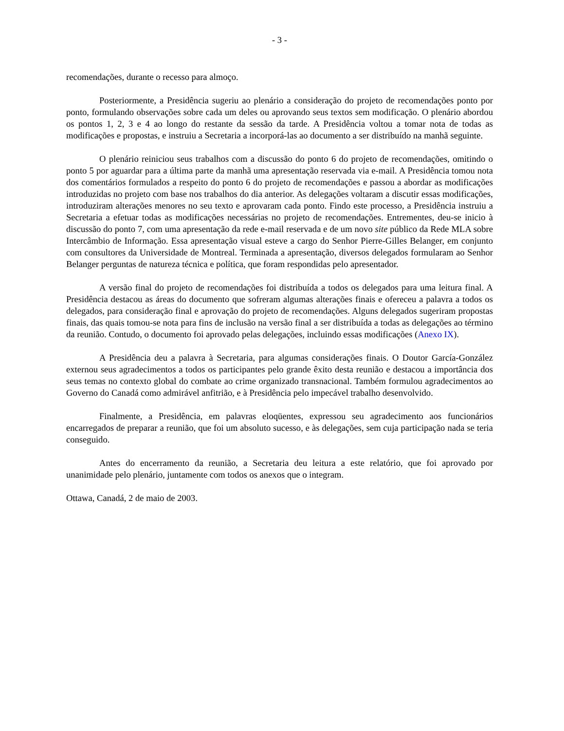- 3 -
recomendações, durante o recesso para almoço.
Posteriormente, a Presidência sugeriu ao plenário a consideração do projeto de recomendações ponto por ponto, formulando observações sobre cada um deles ou aprovando seus textos sem modificação. O plenário abordou os pontos 1, 2, 3 e 4 ao longo do restante da sessão da tarde. A Presidência voltou a tomar nota de todas as modificações e propostas, e instruiu a Secretaria a incorporá-las ao documento a ser distribuído na manhã seguinte.
O plenário reiniciou seus trabalhos com a discussão do ponto 6 do projeto de recomendações, omitindo o ponto 5 por aguardar para a última parte da manhã uma apresentação reservada via e-mail. A Presidência tomou nota dos comentários formulados a respeito do ponto 6 do projeto de recomendações e passou a abordar as modificações introduzidas no projeto com base nos trabalhos do dia anterior. As delegações voltaram a discutir essas modificações, introduziram alterações menores no seu texto e aprovaram cada ponto. Findo este processo, a Presidência instruiu a Secretaria a efetuar todas as modificações necessárias no projeto de recomendações. Entrementes, deu-se inicio à discussão do ponto 7, com uma apresentação da rede e-mail reservada e de um novo site público da Rede MLA sobre Intercâmbio de Informação. Essa apresentação visual esteve a cargo do Senhor Pierre-Gilles Belanger, em conjunto com consultores da Universidade de Montreal. Terminada a apresentação, diversos delegados formularam ao Senhor Belanger perguntas de natureza técnica e política, que foram respondidas pelo apresentador.
A versão final do projeto de recomendações foi distribuída a todos os delegados para uma leitura final. A Presidência destacou as áreas do documento que sofreram algumas alterações finais e ofereceu a palavra a todos os delegados, para consideração final e aprovação do projeto de recomendações. Alguns delegados sugeriram propostas finais, das quais tomou-se nota para fins de inclusão na versão final a ser distribuída a todas as delegações ao término da reunião. Contudo, o documento foi aprovado pelas delegações, incluindo essas modificações (Anexo IX).
A Presidência deu a palavra à Secretaria, para algumas considerações finais. O Doutor García-González externou seus agradecimentos a todos os participantes pelo grande êxito desta reunião e destacou a importância dos seus temas no contexto global do combate ao crime organizado transnacional. Também formulou agradecimentos ao Governo do Canadá como admirável anfitrião, e à Presidência pelo impecável trabalho desenvolvido.
Finalmente, a Presidência, em palavras eloqüentes, expressou seu agradecimento aos funcionários encarregados de preparar a reunião, que foi um absoluto sucesso, e às delegações, sem cuja participação nada se teria conseguido.
Antes do encerramento da reunião, a Secretaria deu leitura a este relatório, que foi aprovado por unanimidade pelo plenário, juntamente com todos os anexos que o integram.
Ottawa, Canadá, 2 de maio de 2003.